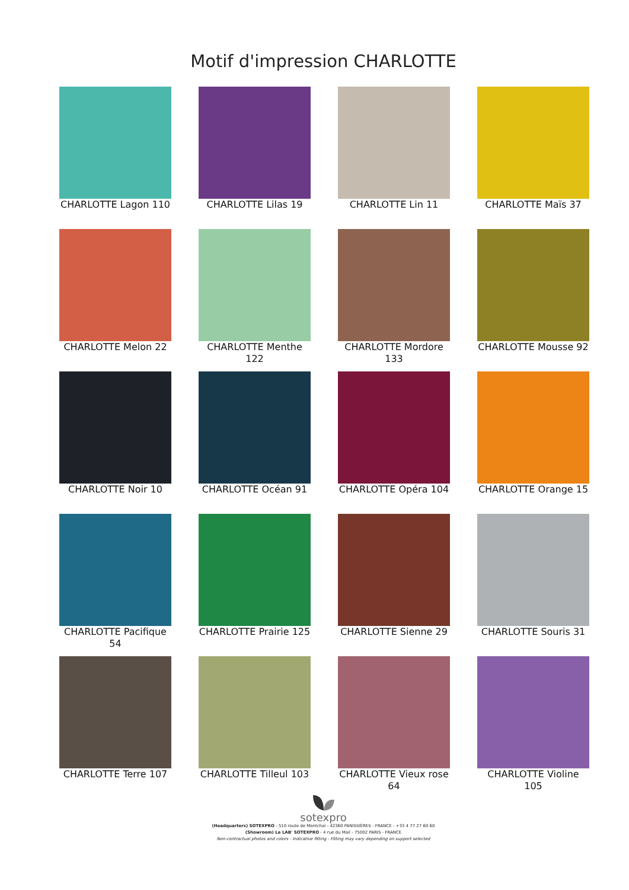Motif d'impression CHARLOTTE
CHARLOTTE Lagon 110
CHARLOTTE Lilas 19
CHARLOTTE Lin 11
CHARLOTTE Maïs 37
CHARLOTTE Melon 22
CHARLOTTE Menthe 122
CHARLOTTE Mordore 133
CHARLOTTE Mousse 92
CHARLOTTE Noir 10
CHARLOTTE Océan 91
CHARLOTTE Opéra 104
CHARLOTTE Orange 15
CHARLOTTE Pacifique 54
CHARLOTTE Prairie 125
CHARLOTTE Sienne 29
CHARLOTTE Souris 31
CHARLOTTE Terre 107
CHARLOTTE Tilleul 103
CHARLOTTE Vieux rose 64
CHARLOTTE Violine 105
sotexpro
(Headquarters) SOTEXPRO - 510 route de Montchal - 42360 PANISSIÈRES - FRANCE - +33 4 77 27 60 60
(Showroom) Le LAB' SOTEXPRO - 4 rue du Mail - 75002 PARIS - FRANCE
Non-contractual photos and colors - Indicative fitting - Fitting may vary depending on support selected